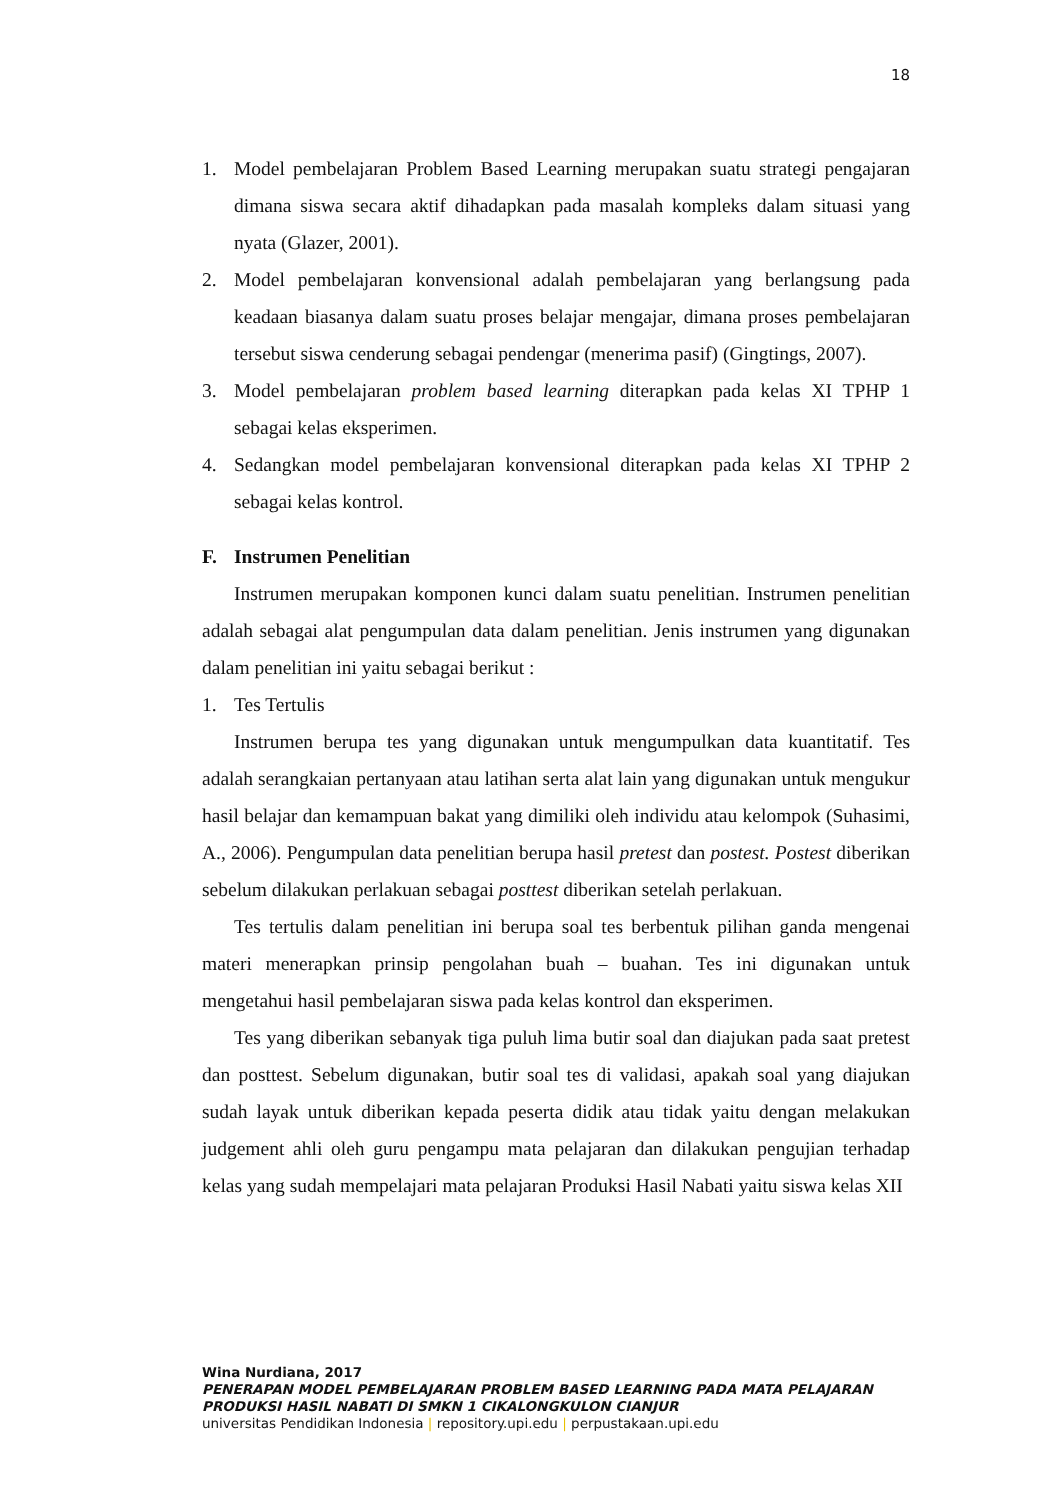18
1. Model pembelajaran Problem Based Learning merupakan suatu strategi pengajaran dimana siswa secara aktif dihadapkan pada masalah kompleks dalam situasi yang nyata (Glazer, 2001).
2. Model pembelajaran konvensional adalah pembelajaran yang berlangsung pada keadaan biasanya dalam suatu proses belajar mengajar, dimana proses pembelajaran tersebut siswa cenderung sebagai pendengar (menerima pasif) (Gingtings, 2007).
3. Model pembelajaran problem based learning diterapkan pada kelas XI TPHP 1 sebagai kelas eksperimen.
4. Sedangkan model pembelajaran konvensional diterapkan pada kelas XI TPHP 2 sebagai kelas kontrol.
F. Instrumen Penelitian
Instrumen merupakan komponen kunci dalam suatu penelitian. Instrumen penelitian adalah sebagai alat pengumpulan data dalam penelitian. Jenis instrumen yang digunakan dalam penelitian ini yaitu sebagai berikut :
1. Tes Tertulis
Instrumen berupa tes yang digunakan untuk mengumpulkan data kuantitatif. Tes adalah serangkaian pertanyaan atau latihan serta alat lain yang digunakan untuk mengukur hasil belajar dan kemampuan bakat yang dimiliki oleh individu atau kelompok (Suhasimi, A., 2006). Pengumpulan data penelitian berupa hasil pretest dan postest. Postest diberikan sebelum dilakukan perlakuan sebagai posttest diberikan setelah perlakuan.
Tes tertulis dalam penelitian ini berupa soal tes berbentuk pilihan ganda mengenai materi menerapkan prinsip pengolahan buah – buahan. Tes ini digunakan untuk mengetahui hasil pembelajaran siswa pada kelas kontrol dan eksperimen.
Tes yang diberikan sebanyak tiga puluh lima butir soal dan diajukan pada saat pretest dan posttest. Sebelum digunakan, butir soal tes di validasi, apakah soal yang diajukan sudah layak untuk diberikan kepada peserta didik atau tidak yaitu dengan melakukan judgement ahli oleh guru pengampu mata pelajaran dan dilakukan pengujian terhadap kelas yang sudah mempelajari mata pelajaran Produksi Hasil Nabati yaitu siswa kelas XII
Wina Nurdiana, 2017
PENERAPAN MODEL PEMBELAJARAN PROBLEM BASED LEARNING PADA MATA PELAJARAN
PRODUKSI HASIL NABATI DI SMKN 1 CIKALONGKULON CIANJUR
universitas Pendidikan Indonesia | repository.upi.edu | perpustakaan.upi.edu